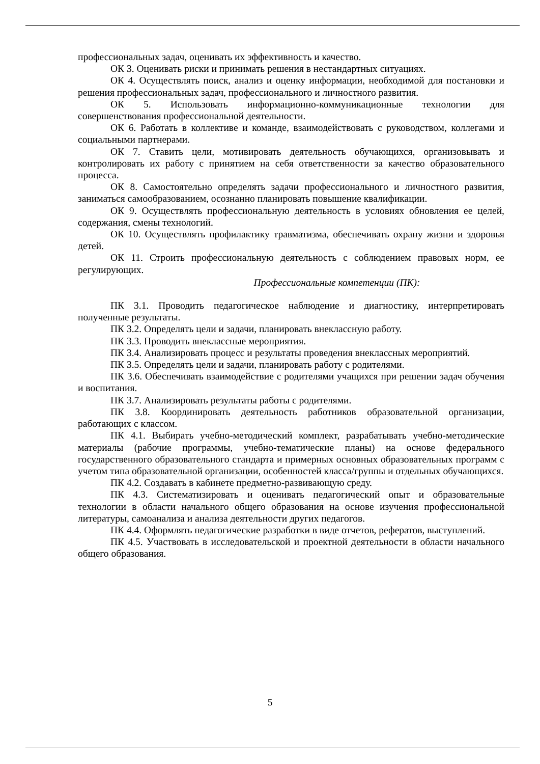профессиональных задач, оценивать их эффективность и качество.
ОК 3. Оценивать риски и принимать решения в нестандартных ситуациях.
ОК 4. Осуществлять поиск, анализ и оценку информации, необходимой для постановки и решения профессиональных задач, профессионального и личностного развития.
ОК 5. Использовать информационно-коммуникационные технологии для совершенствования профессиональной деятельности.
ОК 6. Работать в коллективе и команде, взаимодействовать с руководством, коллегами и социальными партнерами.
ОК 7. Ставить цели, мотивировать деятельность обучающихся, организовывать и контролировать их работу с принятием на себя ответственности за качество образовательного процесса.
ОК 8. Самостоятельно определять задачи профессионального и личностного развития, заниматься самообразованием, осознанно планировать повышение квалификации.
ОК 9. Осуществлять профессиональную деятельность в условиях обновления ее целей, содержания, смены технологий.
ОК 10. Осуществлять профилактику травматизма, обеспечивать охрану жизни и здоровья детей.
ОК 11. Строить профессиональную деятельность с соблюдением правовых норм, ее регулирующих.
Профессиональные компетенции (ПК):
ПК 3.1. Проводить педагогическое наблюдение и диагностику, интерпретировать полученные результаты.
ПК 3.2. Определять цели и задачи, планировать внеклассную работу.
ПК 3.3. Проводить внеклассные мероприятия.
ПК 3.4. Анализировать процесс и результаты проведения внеклассных мероприятий.
ПК 3.5. Определять цели и задачи, планировать работу с родителями.
ПК 3.6. Обеспечивать взаимодействие с родителями учащихся при решении задач обучения и воспитания.
ПК 3.7. Анализировать результаты работы с родителями.
ПК 3.8. Координировать деятельность работников образовательной организации, работающих с классом.
ПК 4.1. Выбирать учебно-методический комплект, разрабатывать учебно-методические материалы (рабочие программы, учебно-тематические планы) на основе федерального государственного образовательного стандарта и примерных основных образовательных программ с учетом типа образовательной организации, особенностей класса/группы и отдельных обучающихся.
ПК 4.2. Создавать в кабинете предметно-развивающую среду.
ПК 4.3. Систематизировать и оценивать педагогический опыт и образовательные технологии в области начального общего образования на основе изучения профессиональной литературы, самоанализа и анализа деятельности других педагогов.
ПК 4.4. Оформлять педагогические разработки в виде отчетов, рефератов, выступлений.
ПК 4.5. Участвовать в исследовательской и проектной деятельности в области начального общего образования.
5